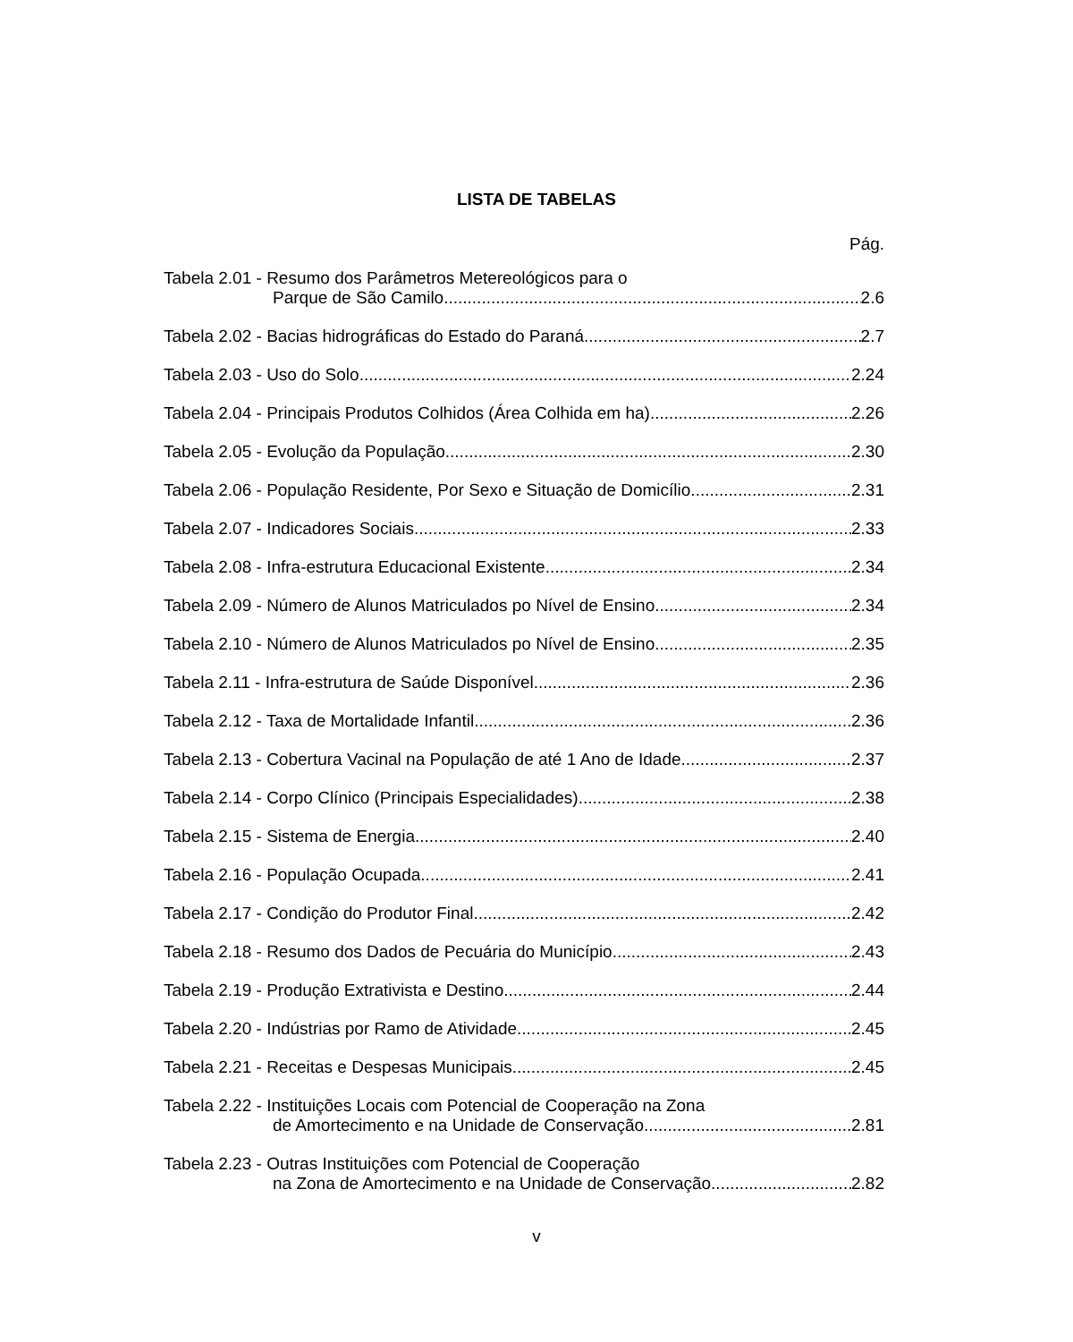LISTA DE TABELAS
Pág.
Tabela 2.01 - Resumo dos Parâmetros Metereológicos para o
Parque de São Camilo 2.6
Tabela 2.02 - Bacias hidrográficas do Estado do Paraná 2.7
Tabela 2.03 - Uso do Solo 2.24
Tabela 2.04 - Principais Produtos Colhidos (Área Colhida em ha) 2.26
Tabela 2.05 - Evolução da População 2.30
Tabela 2.06 - População Residente, Por Sexo e Situação de Domicílio 2.31
Tabela 2.07 - Indicadores Sociais 2.33
Tabela 2.08 - Infra-estrutura Educacional Existente 2.34
Tabela 2.09 - Número de Alunos Matriculados po Nível de Ensino 2.34
Tabela 2.10 - Número de Alunos Matriculados po Nível de Ensino 2.35
Tabela 2.11 - Infra-estrutura de Saúde Disponível 2.36
Tabela 2.12 - Taxa de Mortalidade Infantil 2.36
Tabela 2.13 - Cobertura Vacinal na População de até 1 Ano de Idade 2.37
Tabela 2.14 - Corpo Clínico (Principais Especialidades) 2.38
Tabela 2.15 - Sistema de Energia 2.40
Tabela 2.16 - População Ocupada 2.41
Tabela 2.17 - Condição do Produtor Final 2.42
Tabela 2.18 - Resumo dos Dados de Pecuária do Município 2.43
Tabela 2.19 - Produção Extrativista e Destino 2.44
Tabela 2.20 - Indústrias por Ramo de Atividade 2.45
Tabela 2.21 - Receitas e Despesas Municipais 2.45
Tabela 2.22 - Instituições Locais com Potencial de Cooperação na Zona
de Amortecimento e na Unidade de Conservação 2.81
Tabela 2.23 - Outras Instituições com Potencial de Cooperação
na Zona de Amortecimento e na Unidade de Conservação 2.82
v